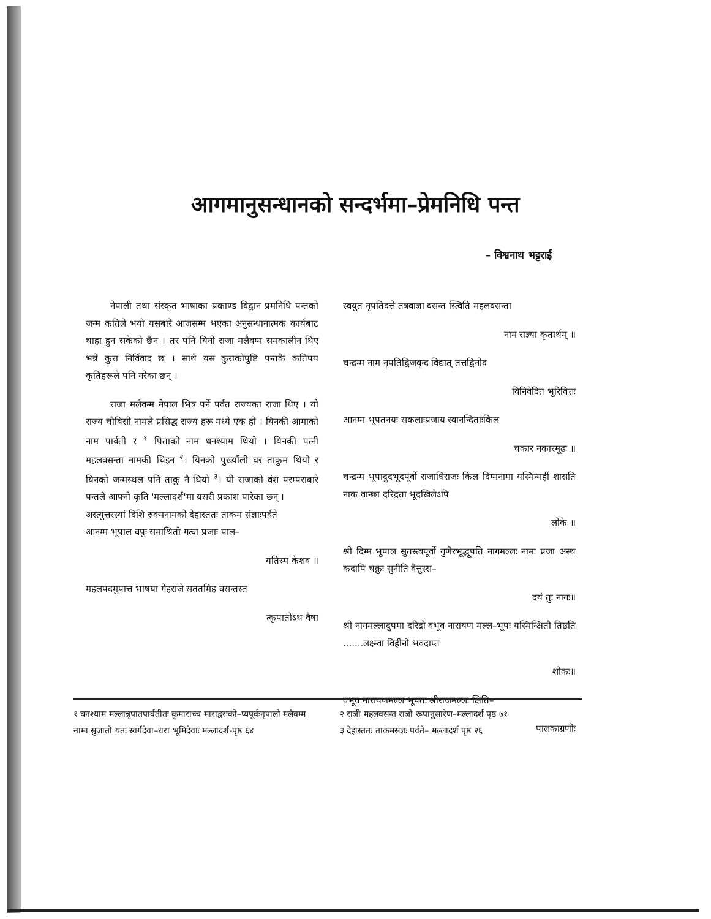आगमानुसन्धानको सन्दर्भमा–प्रेमनिधि पन्त
– विश्वनाथ भट्टराई
नेपाली तथा संस्कृत भाषाका प्रकाण्ड विद्वान प्रमनिधि पन्तको जन्म कतिले भयो यसबारे आजसम्म भएका अनुसन्धानात्मक कार्यबाट थाहा हुन सकेको छैन । तर पनि यिनी राजा मलैवम्म समकालीन थिए भन्ने कुरा निर्विवाद छ । साथै यस कुराकोपुष्टि पन्तकै कतिपय कृतिहरूले पनि गरेका छन् ।
राजा मलैवम्म नेपाल भित्र पर्ने पर्वत राज्यका राजा थिए । यो राज्य चौबिसी नामले प्रसिद्ध राज्य हरू मध्ये एक हो । यिनकी आमाको नाम पार्वती र <sup>१</sup> पिताको नाम धनश्याम थियो । यिनकी पत्नी महलवसन्ता नामकी थिइन <sup>२</sup>। यिनको पुख्यौंली घर ताकुम थियो र यिनको जन्मस्थल पनि ताकु नै थियो <sup>३</sup>। यी राजाको वंश परम्पराबारे पन्तले आफ्नो कृति 'मल्लादर्श'मा यसरी प्रकाश पारेका छन् ।
अस्त्युत्तरस्यां दिशि रुक्मनामको देहास्ततः ताकम संज्ञाःपर्वते
आनम्म भूपाल वपुः समाश्रितो गत्वा प्रजाः पाल–
यतिस्म केशव ॥
महलपदमुपात्त भाषया गेहराजे सततमिह वसन्तस्त
त्कृपातोऽथ वैषा
स्वयुत नृपतिदत्ते तत्रवाज्ञा वसन्त स्त्विति महलवसन्ता
नाम राज्ञ्या कृतार्थम् ॥
चन्द्रम्म नाम नृपतिद्विजवृन्द विद्यात् तत्तद्विनोद
विनिवेदित भूरिवित्तः
आनम्म भूपतनयः सकलाःप्रजाय स्वानन्दिताःकिल
चकार नकारमूढः ॥
चन्द्रम्म भूपादुदभूदपूर्वो राजाधिराजः किल दिम्मनामा यस्मिन्महीं शासति नाक वान्छा दरिद्रता भूदखिलेऽपि
लोके ॥
श्री दिम्म भूपाल सुतस्त्वपूर्वो गुणैरभूद्भूपति नागमल्लः नामः प्रजा अस्थ कदापि चक्रुः सुनीति वैत्तुस्स–
दयं तुः नागः॥
श्री नागमल्लादुपमा दरिद्रो वभूव नारायण मल्ल–भूपः यस्मिन्क्षितौ तिष्ठति .......लक्ष्म्वा विहीनो भवदाप्त
शोकः॥
वभूव नारायणमल्ल भूपतः श्रीराजमल्लः क्षिति–
पालकाग्रणीः
१ घनश्याम मल्लान्नृपातपार्वतीतः कुमाराच्च माराद्वरःको–प्यपूर्वःनृपालो मलैवम्म नामा सुजातो यतः स्वर्गदेवा–धरा भूमिदेवाः मल्लादर्श-पृष्ठ ६४
२ राज्ञी महलवसन्त राज्ञो रूपानुसारेण–मल्लादर्श पृष्ठ ७१
३ देहास्ततः ताकमसंज्ञः पर्वते– मल्लादर्श पृष्ठ २६